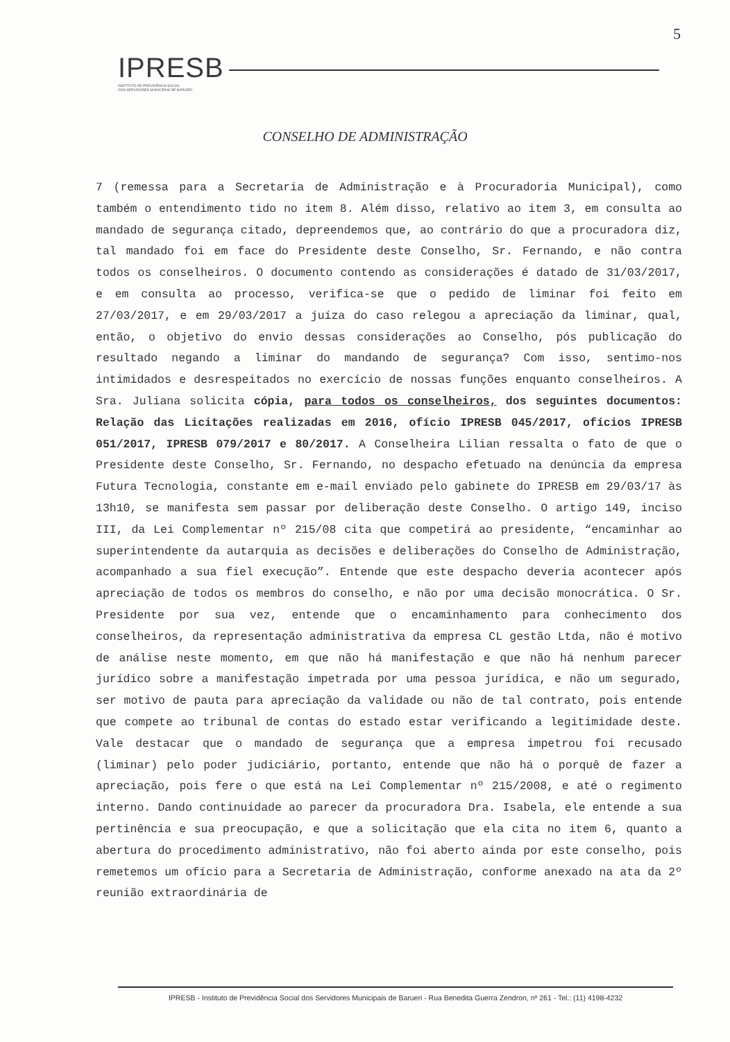5
IPRESB
INSTITUTO DE PREVIDÊNCIA SOCIAL
DOS SERVIDORES MUNICIPAIS DE BARUERI
CONSELHO DE ADMINISTRAÇÃO
7 (remessa para a Secretaria de Administração e à Procuradoria Municipal), como também o entendimento tido no item 8. Além disso, relativo ao item 3, em consulta ao mandado de segurança citado, depreendemos que, ao contrário do que a procuradora diz, tal mandado foi em face do Presidente deste Conselho, Sr. Fernando, e não contra todos os conselheiros. O documento contendo as considerações é datado de 31/03/2017, e em consulta ao processo, verifica-se que o pedido de liminar foi feito em 27/03/2017, e em 29/03/2017 a juíza do caso relegou a apreciação da liminar, qual, então, o objetivo do envio dessas considerações ao Conselho, pós publicação do resultado negando a liminar do mandando de segurança? Com isso, sentimo-nos intimidados e desrespeitados no exercício de nossas funções enquanto conselheiros. A Sra. Juliana solicita cópia, para todos os conselheiros, dos seguintes documentos: Relação das Licitações realizadas em 2016, ofício IPRESB 045/2017, ofícios IPRESB 051/2017, IPRESB 079/2017 e 80/2017. A Conselheira Lilian ressalta o fato de que o Presidente deste Conselho, Sr. Fernando, no despacho efetuado na denúncia da empresa Futura Tecnologia, constante em e-mail enviado pelo gabinete do IPRESB em 29/03/17 às 13h10, se manifesta sem passar por deliberação deste Conselho. O artigo 149, inciso III, da Lei Complementar nº 215/08 cita que competirá ao presidente, “encaminhar ao superintendente da autarquia as decisões e deliberações do Conselho de Administração, acompanhado a sua fiel execução”. Entende que este despacho deveria acontecer após apreciação de todos os membros do conselho, e não por uma decisão monocrática. O Sr. Presidente por sua vez, entende que o encaminhamento para conhecimento dos conselheiros, da representação administrativa da empresa CL gestão Ltda, não é motivo de análise neste momento, em que não há manifestação e que não há nenhum parecer jurídico sobre a manifestação impetrada por uma pessoa jurídica, e não um segurado, ser motivo de pauta para apreciação da validade ou não de tal contrato, pois entende que compete ao tribunal de contas do estado estar verificando a legitimidade deste. Vale destacar que o mandado de segurança que a empresa impetrou foi recusado (liminar) pelo poder judiciário, portanto, entende que não há o porquê de fazer a apreciação, pois fere o que está na Lei Complementar nº 215/2008, e até o regimento interno. Dando continuidade ao parecer da procuradora Dra. Isabela, ele entende a sua pertinência e sua preocupação, e que a solicitação que ela cita no item 6, quanto a abertura do procedimento administrativo, não foi aberto ainda por este conselho, pois remetemos um ofício para a Secretaria de Administração, conforme anexado na ata da 2º reunião extraordinária de
IPRESB - Instituto de Previdência Social dos Servidores Municipais de Barueri - Rua Benedita Guerra Zendron, nº 261 - Tel.: (11) 4198-4232